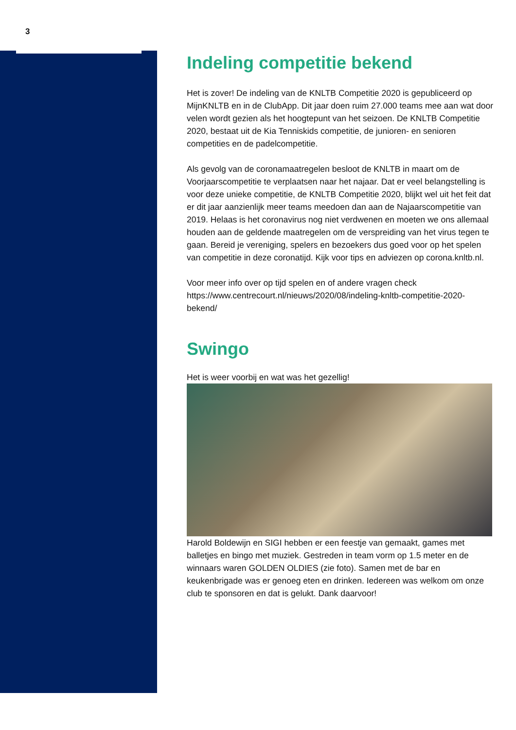3
Indeling competitie bekend
Het is zover! De indeling van de KNLTB Competitie 2020 is gepubliceerd op MijnKNLTB en in de ClubApp. Dit jaar doen ruim 27.000 teams mee aan wat door velen wordt gezien als het hoogtepunt van het seizoen. De KNLTB Competitie 2020, bestaat uit de Kia Tenniskids competitie, de junioren- en senioren competities en de padelcompetitie.
Als gevolg van de coronamaatregelen besloot de KNLTB in maart om de Voorjaarscompetitie te verplaatsen naar het najaar. Dat er veel belangstelling is voor deze unieke competitie, de KNLTB Competitie 2020, blijkt wel uit het feit dat er dit jaar aanzienlijk meer teams meedoen dan aan de Najaarscompetitie van 2019. Helaas is het coronavirus nog niet verdwenen en moeten we ons allemaal houden aan de geldende maatregelen om de verspreiding van het virus tegen te gaan. Bereid je vereniging, spelers en bezoekers dus goed voor op het spelen van competitie in deze coronatijd. Kijk voor tips en adviezen op corona.knltb.nl.
Voor meer info over op tijd spelen en of andere vragen check https://www.centrecourt.nl/nieuws/2020/08/indeling-knltb-competitie-2020-bekend/
Swingo
Het is weer voorbij en wat was het gezellig!
Harold Boldewijn en SIGI hebben er een feestje van gemaakt, games met balletjes en bingo met muziek. Gestreden in team vorm op 1.5 meter en de winnaars waren GOLDEN OLDIES (zie foto). Samen met de bar en keukenbrigade was er genoeg eten en drinken. Iedereen was welkom om onze club te sponsoren en dat is gelukt. Dank daarvoor!